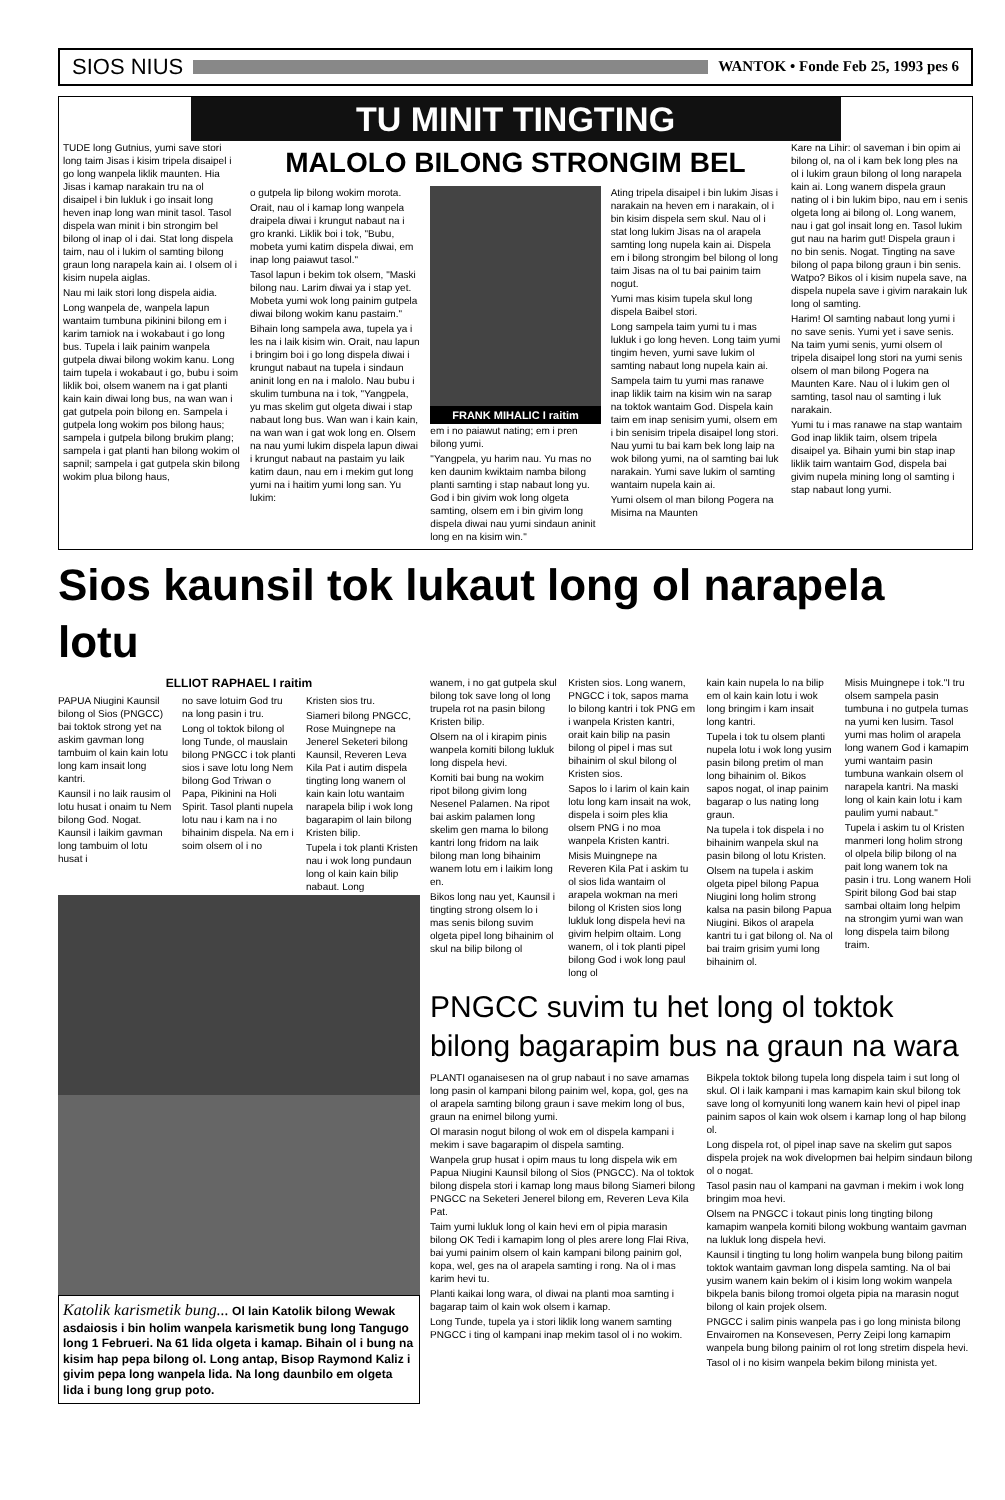SIOS NIUS WANTOK • Fonde Feb 25, 1993 pes 6
TU MINIT TINGTING
TUDE long Gutnius, yumi save stori long taim Jisas i kisim tripela disaipel i go long wanpela liklik maunten. Hia Jisas i kamap narakain tru na ol disaipel i bin lukluk i go insait long heven inap long wan minit tasol. Tasol dispela wan minit i bin strongim bel bilong ol inap ol i dai. Stat long dispela taim, nau ol i lukim ol samting bilong graun long narapela kain ai. I olsem ol i kisim nupela aiglas.
Nau mi laik stori long dispela aidia.
Long wanpela de, wanpela lapun wantaim tumbuna pikinini bilong em i karim tamiok na i wokabaut i go long bus. Tupela i laik painim wanpela gutpela diwai bilong wokim kanu. Long taim tupela i wokabaut i go, bubu i soim liklik boi, olsem wanem na i gat planti kain kain diwai long bus, na wan wan i gat gutpela poin bilong en. Sampela i gutpela long wokim pos bilong haus; sampela i gutpela bilong brukim plang; sampela i gat planti han bilong wokim ol sapnil; sampela i gat gutpela skin bilong wokim plua bilong haus,
MALOLO BILONG STRONGIM BEL
o gutpela lip bilong wokim morota.
Orait, nau ol i kamap long wanpela draipela diwai i krungut nabaut na i gro kranki. Liklik boi i tok, "Bubu, mobeta yumi katim dispela diwai, em inap long paiawut tasol."
Tasol lapun i bekim tok olsem, "Maski bilong nau. Larim diwai ya i stap yet. Mobeta yumi wok long painim gutpela diwai bilong wokim kanu pastaim."
Bihain long sampela awa, tupela ya i les na i laik kisim win. Orait, nau lapun i bringim boi i go long dispela diwai i krungut nabaut na tupela i sindaun aninit long en na i malolo. Nau bubu i skulim tumbuna na i tok, "Yangpela, yu mas skelim gut olgeta diwai i stap nabaut long bus. Wan wan i kain kain, na wan wan i gat wok long en. Olsem na nau yumi lukim dispela lapun diwai i krungut nabaut na pastaim yu laik katim daun, nau em i mekim gut long yumi na i haitim yumi long san. Yu lukim:
FRANK MIHALIC I raitim
em i no paiawut nating; em i pren bilong yumi.
"Yangpela, yu harim nau. Yu mas no ken daunim kwiktaim namba bilong planti samting i stap nabaut long yu. God i bin givim wok long olgeta samting, olsem em i bin givim long dispela diwai nau yumi sindaun aninit long en na kisim win."
Ating tripela disaipel i bin lukim Jisas i narakain na heven em i narakain, ol i bin kisim dispela sem skul. Nau ol i stat long lukim Jisas na ol arapela samting long nupela kain ai. Dispela em i bilong strongim bel bilong ol long taim Jisas na ol tu bai painim taim nogut.
Yumi mas kisim tupela skul long dispela Baibel stori.
Long sampela taim yumi tu i mas lukluk i go long heven. Long taim yumi tingim heven, yumi save lukim ol samting nabaut long nupela kain ai.
Sampela taim tu yumi mas ranawe inap liklik taim na kisim win na sarap na toktok wantaim God. Dispela kain taim em inap senisim yumi, olsem em i bin senisim tripela disaipel long stori. Nau yumi tu bai kam bek long laip na wok bilong yumi, na ol samting bai luk narakain. Yumi save lukim ol samting wantaim nupela kain ai.
Yumi olsem ol man bilong Pogera na Misima na Maunten
Kare na Lihir: ol saveman i bin opim ai bilong ol, na ol i kam bek long ples na ol i lukim graun bilong ol long narapela kain ai. Long wanem dispela graun nating ol i bin lukim bipo, nau em i senis olgeta long ai bilong ol. Long wanem, nau i gat gol insait long en. Tasol lukim gut nau na harim gut! Dispela graun i no bin senis. Nogat. Tingting na save bilong ol papa bilong graun i bin senis. Watpo? Bikos ol i kisim nupela save, na dispela nupela save i givim narakain luk long ol samting.
Harim! Ol samting nabaut long yumi i no save senis. Yumi yet i save senis. Na taim yumi senis, yumi olsem ol tripela disaipel long stori na yumi senis olsem ol man bilong Pogera na Maunten Kare. Nau ol i lukim gen ol samting, tasol nau ol samting i luk narakain.
Yumi tu i mas ranawe na stap wantaim God inap liklik taim, olsem tripela disaipel ya. Bihain yumi bin stap inap liklik taim wantaim God, dispela bai givim nupela mining long ol samting i stap nabaut long yumi.
Sios kaunsil tok lukaut long ol narapela lotu
ELLIOT RAPHAEL I raitim
PAPUA Niugini Kaunsil bilong ol Sios (PNGCC) bai toktok strong yet na askim gavman long tambuim ol kain kain lotu long kam insait long kantri.
Kaunsil i no laik rausim ol lotu husat i onaim tu Nem bilong God. Nogat. Kaunsil i laikim gavman long tambuim ol lotu husat i
no save lotuim God tru na long pasin i tru.
Long ol toktok bilong ol long Tunde, ol mauslain bilong PNGCC i tok planti sios i save lotu long Nem bilong God Triwan o Papa, Pikinini na Holi Spirit. Tasol planti nupela lotu nau i kam na i no bihainim dispela. Na em i soim olsem ol i no
Kristen sios tru.
Siameri bilong PNGCC, Rose Muingnepe na Jenerel Seketeri bilong Kaunsil, Reveren Leva Kila Pat i autim dispela tingting long wanem ol kain kain lotu wantaim narapela bilip i wok long bagarapim ol lain bilong Kristen bilip.
Tupela i tok planti Kristen nau i wok long pundaun long ol kain kain bilip nabaut. Long
Katolik karismetik bung... Ol lain Katolik bilong Wewak asdaiosis i bin holim wanpela karismetik bung long Tangugo long 1 Februeri. Na 61 lida olgeta i kamap. Bihain ol i bung na kisim hap pepa bilong ol. Long antap, Bisop Raymond Kaliz i givim pepa long wanpela lida. Na long daunbilo em olgeta lida i bung long grup poto.
wanem, i no gat gutpela skul bilong tok save long ol long trupela rot na pasin bilong Kristen bilip.
Olsem na ol i kirapim pinis wanpela komiti bilong lukluk long dispela hevi.
Komiti bai bung na wokim ripot bilong givim long Nesenel Palamen. Na ripot bai askim palamen long skelim gen mama lo bilong kantri long fridom na laik bilong man long bihainim wanem lotu em i laikim long en.
Bikos long nau yet, Kaunsil i tingting strong olsem lo i mas senis bilong suvim olgeta pipel long bihainim ol skul na bilip bilong ol
Kristen sios. Long wanem, PNGCC i tok, sapos mama lo bilong kantri i tok PNG em i wanpela Kristen kantri, orait kain bilip na pasin bilong ol pipel i mas sut bihainim ol skul bilong ol Kristen sios.
Sapos lo i larim ol kain kain lotu long kam insait na wok, dispela i soim ples klia olsem PNG i no moa wanpela Kristen kantri.
Misis Muingnepe na Reveren Kila Pat i askim tu ol sios lida wantaim ol arapela wokman na meri bilong ol Kristen sios long lukluk long dispela hevi na givim helpim oltaim. Long wanem, ol i tok planti pipel bilong God i wok long paul long ol
kain kain nupela lo na bilip em ol kain kain lotu i wok long bringim i kam insait long kantri.
Tupela i tok tu olsem planti nupela lotu i wok long yusim pasin bilong pretim ol man long bihainim ol. Bikos sapos nogat, ol inap painim bagarap o lus nating long graun.
Na tupela i tok dispela i no bihainim wanpela skul na pasin bilong ol lotu Kristen.
Olsem na tupela i askim olgeta pipel bilong Papua Niugini long holim strong kalsa na pasin bilong Papua Niugini. Bikos ol arapela kantri tu i gat bilong ol. Na ol bai traim grisim yumi long bihainim ol.
Misis Muingnepe i tok."I tru olsem sampela pasin tumbuna i no gutpela tumas na yumi ken lusim. Tasol yumi mas holim ol arapela long wanem God i kamapim yumi wantaim pasin tumbuna wankain olsem ol narapela kantri. Na maski long ol kain kain lotu i kam paulim yumi nabaut."
Tupela i askim tu ol Kristen manmeri long holim strong ol olpela bilip bilong ol na pait long wanem tok na pasin i tru. Long wanem Holi Spirit bilong God bai stap sambai oltaim long helpim na strongim yumi wan wan long dispela taim bilong traim.
PNGCC suvim tu het long ol toktok bilong bagarapim bus na graun na wara
PLANTI oganaisesen na ol grup nabaut i no save amamas long pasin ol kampani bilong painim wel, kopa, gol, ges na ol arapela samting bilong graun i save mekim long ol bus, graun na enimel bilong yumi.
Ol marasin nogut bilong ol wok em ol dispela kampani i mekim i save bagarapim ol dispela samting.
Wanpela grup husat i opim maus tu long dispela wik em Papua Niugini Kaunsil bilong ol Sios (PNGCC). Na ol toktok bilong dispela stori i kamap long maus bilong Siameri bilong PNGCC na Seketeri Jenerel bilong em, Reveren Leva Kila Pat.
Taim yumi lukluk long ol kain hevi em ol pipia marasin bilong OK Tedi i kamapim long ol ples arere long Flai Riva, bai yumi painim olsem ol kain kampani bilong painim gol, kopa, wel, ges na ol arapela samting i rong. Na ol i mas karim hevi tu.
Planti kaikai long wara, ol diwai na planti moa samting i bagarap taim ol kain wok olsem i kamap.
Long Tunde, tupela ya i stori liklik long wanem samting PNGCC i ting ol kampani inap mekim tasol ol i no wokim.
Bikpela toktok bilong tupela long dispela taim i sut long ol skul. Ol i laik kampani i mas kamapim kain skul bilong tok save long ol komyuniti long wanem kain hevi ol pipel inap painim sapos ol kain wok olsem i kamap long ol hap bilong ol.
Long dispela rot, ol pipel inap save na skelim gut sapos dispela projek na wok divelopmen bai helpim sindaun bilong ol o nogat.
Tasol pasin nau ol kampani na gavman i mekim i wok long bringim moa hevi.
Olsem na PNGCC i tokaut pinis long tingting bilong kamapim wanpela komiti bilong wokbung wantaim gavman na lukluk long dispela hevi.
Kaunsil i tingting tu long holim wanpela bung bilong paitim toktok wantaim gavman long dispela samting. Na ol bai yusim wanem kain bekim ol i kisim long wokim wanpela bikpela banis bilong tromoi olgeta pipia na marasin nogut bilong ol kain projek olsem.
PNGCC i salim pinis wanpela pas i go long minista bilong Envairomen na Konsevesen, Perry Zeipi long kamapim wanpela bung bilong painim ol rot long stretim dispela hevi.
Tasol ol i no kisim wanpela bekim bilong minista yet.